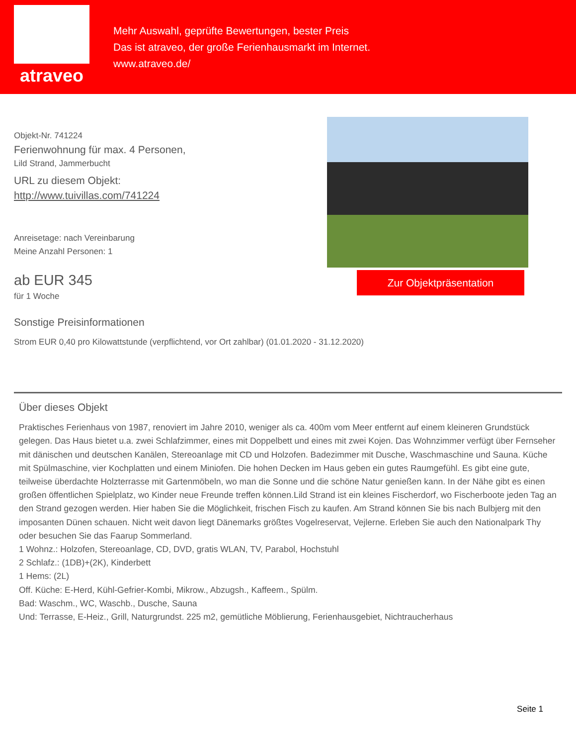atraveo
Mehr Auswahl, geprüfte Bewertungen, bester Preis
Das ist atraveo, der große Ferienhausmarkt im Internet.
www.atraveo.de/
Objekt-Nr. 741224
Ferienwohnung für max. 4 Personen,
Lild Strand, Jammerbucht
URL zu diesem Objekt:
http://www.tuivillas.com/741224
Anreisetage: nach Vereinbarung
Meine Anzahl Personen: 1
ab EUR 345
für 1 Woche
Sonstige Preisinformationen
Strom EUR 0,40 pro Kilowattstunde (verpflichtend, vor Ort zahlbar) (01.01.2020 - 31.12.2020)
Zur Objektpräsentation
Über dieses Objekt
Praktisches Ferienhaus von 1987, renoviert im Jahre 2010, weniger als ca. 400m vom Meer entfernt auf einem kleineren Grundstück gelegen. Das Haus bietet u.a. zwei Schlafzimmer, eines mit Doppelbett und eines mit zwei Kojen. Das Wohnzimmer verfügt über Fernseher mit dänischen und deutschen Kanälen, Stereoanlage mit CD und Holzofen. Badezimmer mit Dusche, Waschmaschine und Sauna. Küche mit Spülmaschine, vier Kochplatten und einem Miniofen. Die hohen Decken im Haus geben ein gutes Raumgefühl. Es gibt eine gute, teilweise überdachte Holzterrasse mit Gartenmöbeln, wo man die Sonne und die schöne Natur genießen kann. In der Nähe gibt es einen großen öffentlichen Spielplatz, wo Kinder neue Freunde treffen können.Lild Strand ist ein kleines Fischerdorf, wo Fischerboote jeden Tag an den Strand gezogen werden. Hier haben Sie die Möglichkeit, frischen Fisch zu kaufen. Am Strand können Sie bis nach Bulbjerg mit den imposanten Dünen schauen. Nicht weit davon liegt Dänemarks größtes Vogelreservat, Vejlerne. Erleben Sie auch den Nationalpark Thy oder besuchen Sie das Faarup Sommerland.
1 Wohnz.: Holzofen, Stereoanlage, CD, DVD, gratis WLAN, TV, Parabol, Hochstuhl
2 Schlafz.: (1DB)+(2K), Kinderbett
1 Hems: (2L)
Off. Küche: E-Herd, Kühl-Gefrier-Kombi, Mikrow., Abzugsh., Kaffeem., Spülm.
Bad: Waschm., WC, Waschb., Dusche, Sauna
Und: Terrasse, E-Heiz., Grill, Naturgrundst. 225 m2, gemütliche Möblierung, Ferienhausgebiet, Nichtraucherhaus
Seite 1